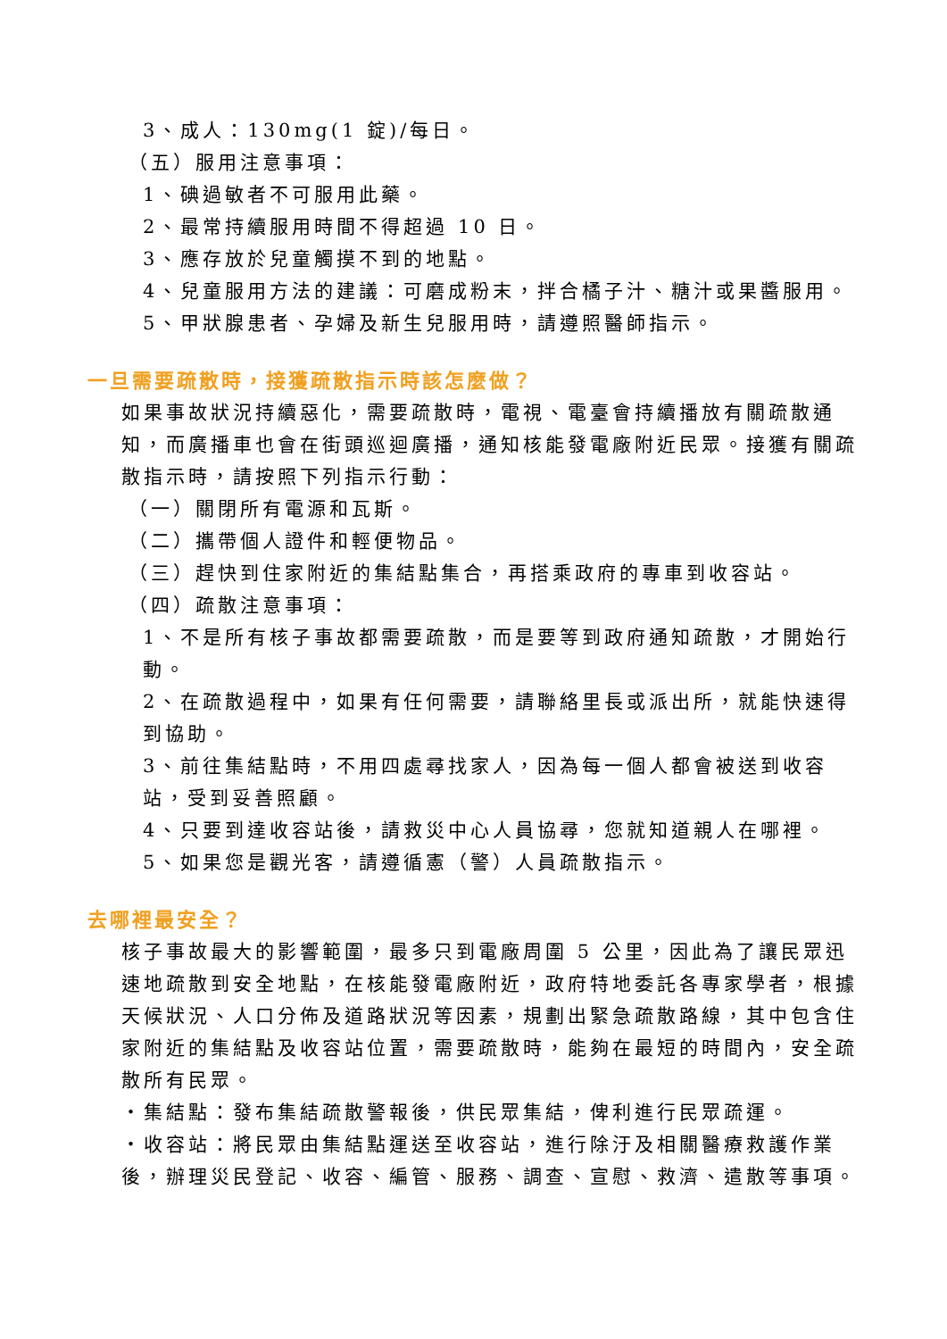3、成人：130mg(1 錠)/每日。
（五）服用注意事項：
1、碘過敏者不可服用此藥。
2、最常持續服用時間不得超過 10 日。
3、應存放於兒童觸摸不到的地點。
4、兒童服用方法的建議：可磨成粉末，拌合橘子汁、糖汁或果醬服用。
5、甲狀腺患者、孕婦及新生兒服用時，請遵照醫師指示。
一旦需要疏散時，接獲疏散指示時該怎麼做？
如果事故狀況持續惡化，需要疏散時，電視、電臺會持續播放有關疏散通知，而廣播車也會在街頭巡迴廣播，通知核能發電廠附近民眾。接獲有關疏散指示時，請按照下列指示行動：
（一）關閉所有電源和瓦斯。
（二）攜帶個人證件和輕便物品。
（三）趕快到住家附近的集結點集合，再搭乘政府的專車到收容站。
（四）疏散注意事項：
1、不是所有核子事故都需要疏散，而是要等到政府通知疏散，才開始行動。
2、在疏散過程中，如果有任何需要，請聯絡里長或派出所，就能快速得到協助。
3、前往集結點時，不用四處尋找家人，因為每一個人都會被送到收容站，受到妥善照顧。
4、只要到達收容站後，請救災中心人員協尋，您就知道親人在哪裡。
5、如果您是觀光客，請遵循憲（警）人員疏散指示。
去哪裡最安全？
核子事故最大的影響範圍，最多只到電廠周圍 5 公里，因此為了讓民眾迅速地疏散到安全地點，在核能發電廠附近，政府特地委託各專家學者，根據天候狀況、人口分佈及道路狀況等因素，規劃出緊急疏散路線，其中包含住家附近的集結點及收容站位置，需要疏散時，能夠在最短的時間內，安全疏散所有民眾。
‧集結點：發布集結疏散警報後，供民眾集結，俾利進行民眾疏運。
‧收容站：將民眾由集結點運送至收容站，進行除汙及相關醫療救護作業後，辦理災民登記、收容、編管、服務、調查、宣慰、救濟、遣散等事項。